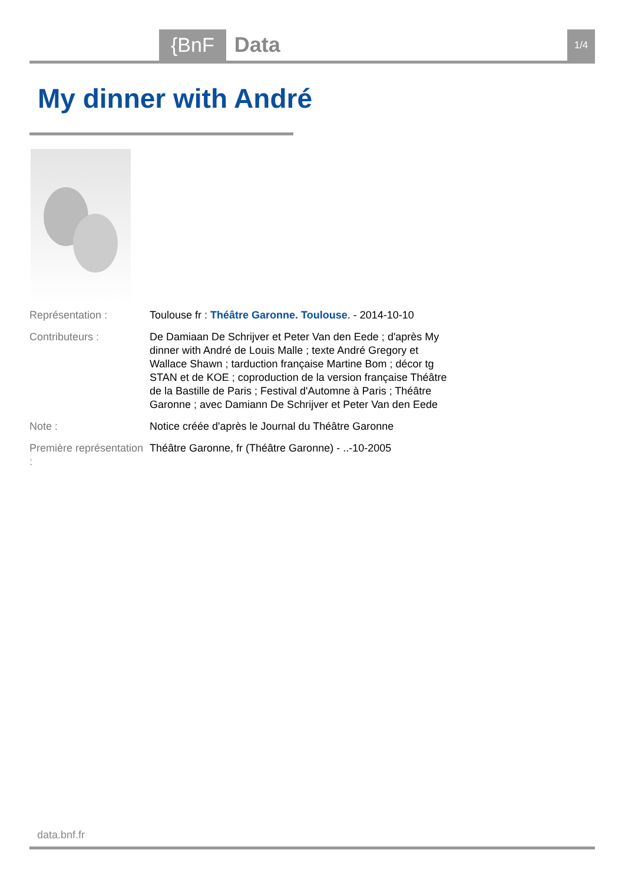{BnF Data 1/4
My dinner with André
| Représentation : | Toulouse fr : Théâtre Garonne. Toulouse . - 2014-10-10 |
| Contributeurs : | De Damiaan De Schrijver et Peter Van den Eede ; d'après My dinner with André de Louis Malle ; texte André Gregory et Wallace Shawn ; tarduction française Martine Bom ; décor tg STAN et de KOE ; coproduction de la version française Théâtre de la Bastille de Paris ; Festival d'Automne à Paris ; Théâtre Garonne ; avec Damiann De Schrijver et Peter Van den Eede |
| Note : | Notice créée d'après le Journal du Théâtre Garonne |
| Première représentation : | Théâtre Garonne, fr (Théâtre Garonne) - ..-10-2005 |
data.bnf.fr